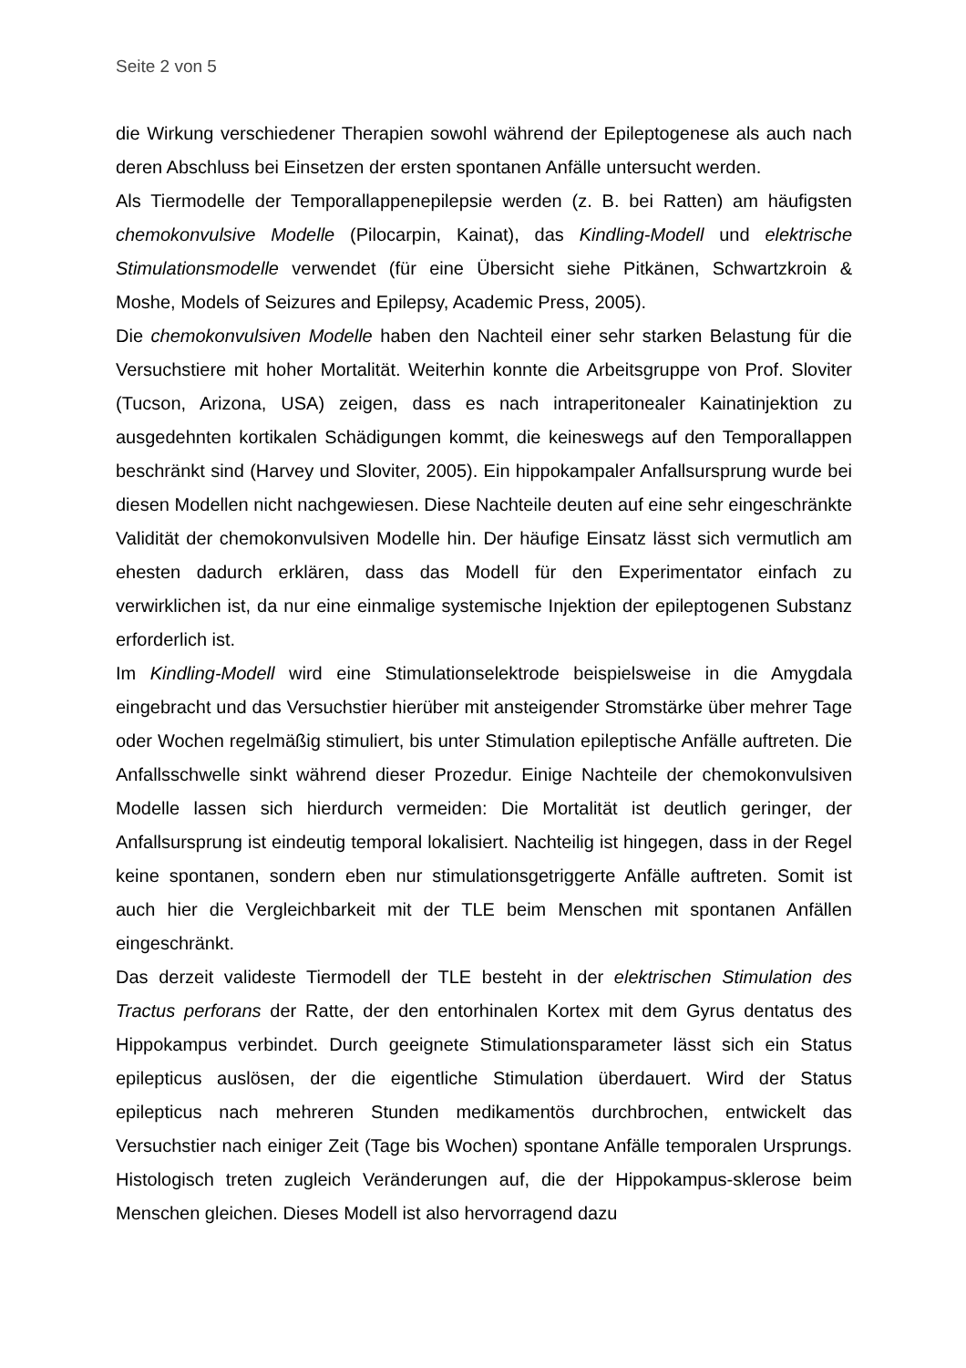Seite 2 von 5
die Wirkung verschiedener Therapien sowohl während der Epileptogenese als auch nach deren Abschluss bei Einsetzen der ersten spontanen Anfälle untersucht werden.
Als Tiermodelle der Temporallappenepilepsie werden (z. B. bei Ratten) am häufigsten chemokonvulsive Modelle (Pilocarpin, Kainat), das Kindling-Modell und elektrische Stimulationsmodelle verwendet (für eine Übersicht siehe Pitkänen, Schwartzkroin & Moshe, Models of Seizures and Epilepsy, Academic Press, 2005).
Die chemokonvulsiven Modelle haben den Nachteil einer sehr starken Belastung für die Versuchstiere mit hoher Mortalität. Weiterhin konnte die Arbeitsgruppe von Prof. Sloviter (Tucson, Arizona, USA) zeigen, dass es nach intraperitonealer Kainatinjektion zu ausgedehnten kortikalen Schädigungen kommt, die keineswegs auf den Temporallappen beschränkt sind (Harvey und Sloviter, 2005). Ein hippokampaler Anfallsursprung wurde bei diesen Modellen nicht nachgewiesen. Diese Nachteile deuten auf eine sehr eingeschränkte Validität der chemokonvulsiven Modelle hin. Der häufige Einsatz lässt sich vermutlich am ehesten dadurch erklären, dass das Modell für den Experimentator einfach zu verwirklichen ist, da nur eine einmalige systemische Injektion der epileptogenen Substanz erforderlich ist.
Im Kindling-Modell wird eine Stimulationselektrode beispielsweise in die Amygdala eingebracht und das Versuchstier hierüber mit ansteigender Stromstärke über mehrer Tage oder Wochen regelmäßig stimuliert, bis unter Stimulation epileptische Anfälle auftreten. Die Anfallsschwelle sinkt während dieser Prozedur. Einige Nachteile der chemokonvulsiven Modelle lassen sich hierdurch vermeiden: Die Mortalität ist deutlich geringer, der Anfallsursprung ist eindeutig temporal lokalisiert. Nachteilig ist hingegen, dass in der Regel keine spontanen, sondern eben nur stimulationsgetriggerte Anfälle auftreten. Somit ist auch hier die Vergleichbarkeit mit der TLE beim Menschen mit spontanen Anfällen eingeschränkt.
Das derzeit valideste Tiermodell der TLE besteht in der elektrischen Stimulation des Tractus perforans der Ratte, der den entorhinalen Kortex mit dem Gyrus dentatus des Hippokampus verbindet. Durch geeignete Stimulationsparameter lässt sich ein Status epilepticus auslösen, der die eigentliche Stimulation überdauert. Wird der Status epilepticus nach mehreren Stunden medikamentös durchbrochen, entwickelt das Versuchstier nach einiger Zeit (Tage bis Wochen) spontane Anfälle temporalen Ursprungs. Histologisch treten zugleich Veränderungen auf, die der Hippokampus-sklerose beim Menschen gleichen. Dieses Modell ist also hervorragend dazu